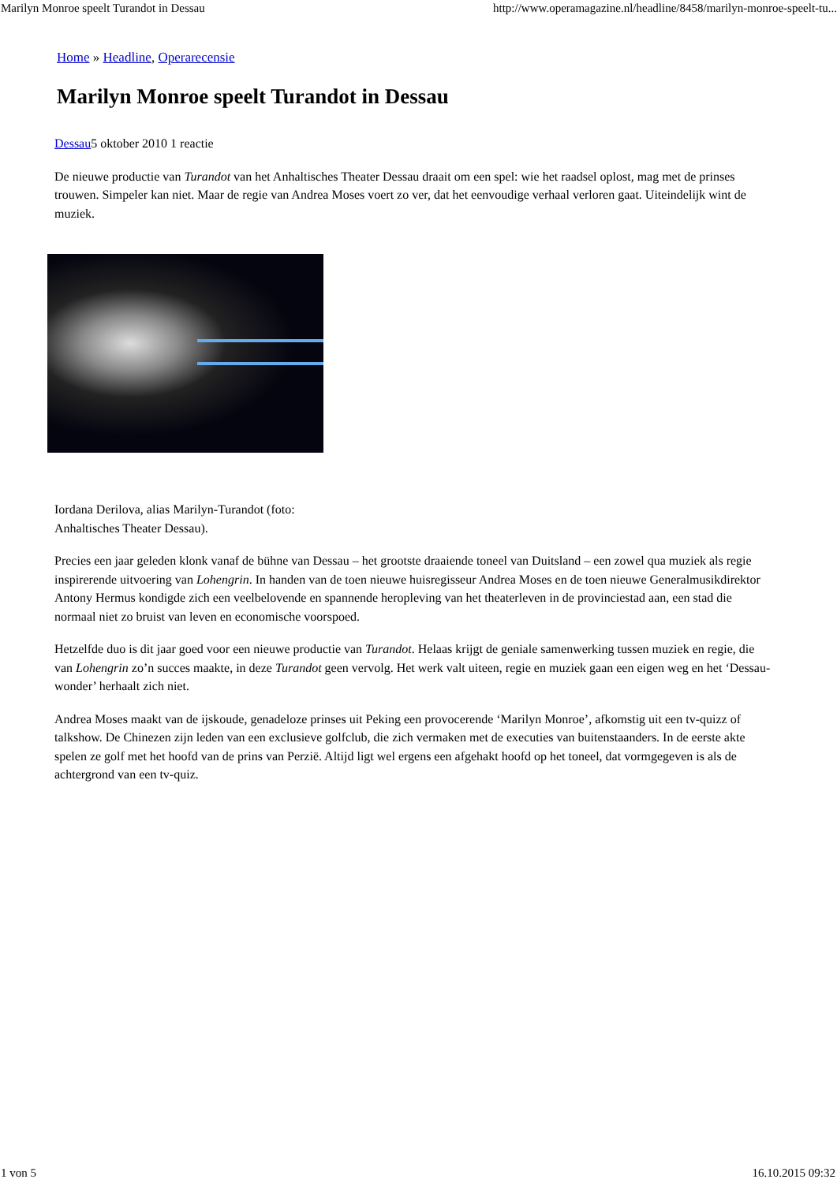Marilyn Monroe speelt Turandot in Dessau http://www.operamagazine.nl/headline/8458/marilyn-monroe-speelt-tu...
Home » Headline, Operarecensie
Marilyn Monroe speelt Turandot in Dessau
Dessau5 oktober 2010 1 reactie
De nieuwe productie van Turandot van het Anhaltisches Theater Dessau draait om een spel: wie het raadsel oplost, mag met de prinses trouwen. Simpeler kan niet. Maar de regie van Andrea Moses voert zo ver, dat het eenvoudige verhaal verloren gaat. Uiteindelijk wint de muziek.
Iordana Derilova, alias Marilyn-Turandot (foto:
Anhaltisches Theater Dessau).
Precies een jaar geleden klonk vanaf de bühne van Dessau – het grootste draaiende toneel van Duitsland – een zowel qua muziek als regie inspirerende uitvoering van Lohengrin. In handen van de toen nieuwe huisregisseur Andrea Moses en de toen nieuwe Generalmusikdirektor Antony Hermus kondigde zich een veelbelovende en spannende heropleving van het theaterleven in de provinciestad aan, een stad die normaal niet zo bruist van leven en economische voorspoed.
Hetzelfde duo is dit jaar goed voor een nieuwe productie van Turandot. Helaas krijgt de geniale samenwerking tussen muziek en regie, die van Lohengrin zo’n succes maakte, in deze Turandot geen vervolg. Het werk valt uiteen, regie en muziek gaan een eigen weg en het ‘Dessau-wonder’ herhaalt zich niet.
Andrea Moses maakt van de ijskoude, genadeloze prinses uit Peking een provocerende ‘Marilyn Monroe’, afkomstig uit een tv-quizz of talkshow. De Chinezen zijn leden van een exclusieve golfclub, die zich vermaken met de executies van buitenstaanders. In de eerste akte spelen ze golf met het hoofd van de prins van Perzië. Altijd ligt wel ergens een afgehakt hoofd op het toneel, dat vormgegeven is als de achtergrond van een tv-quiz.
1 von 5 16.10.2015 09:32